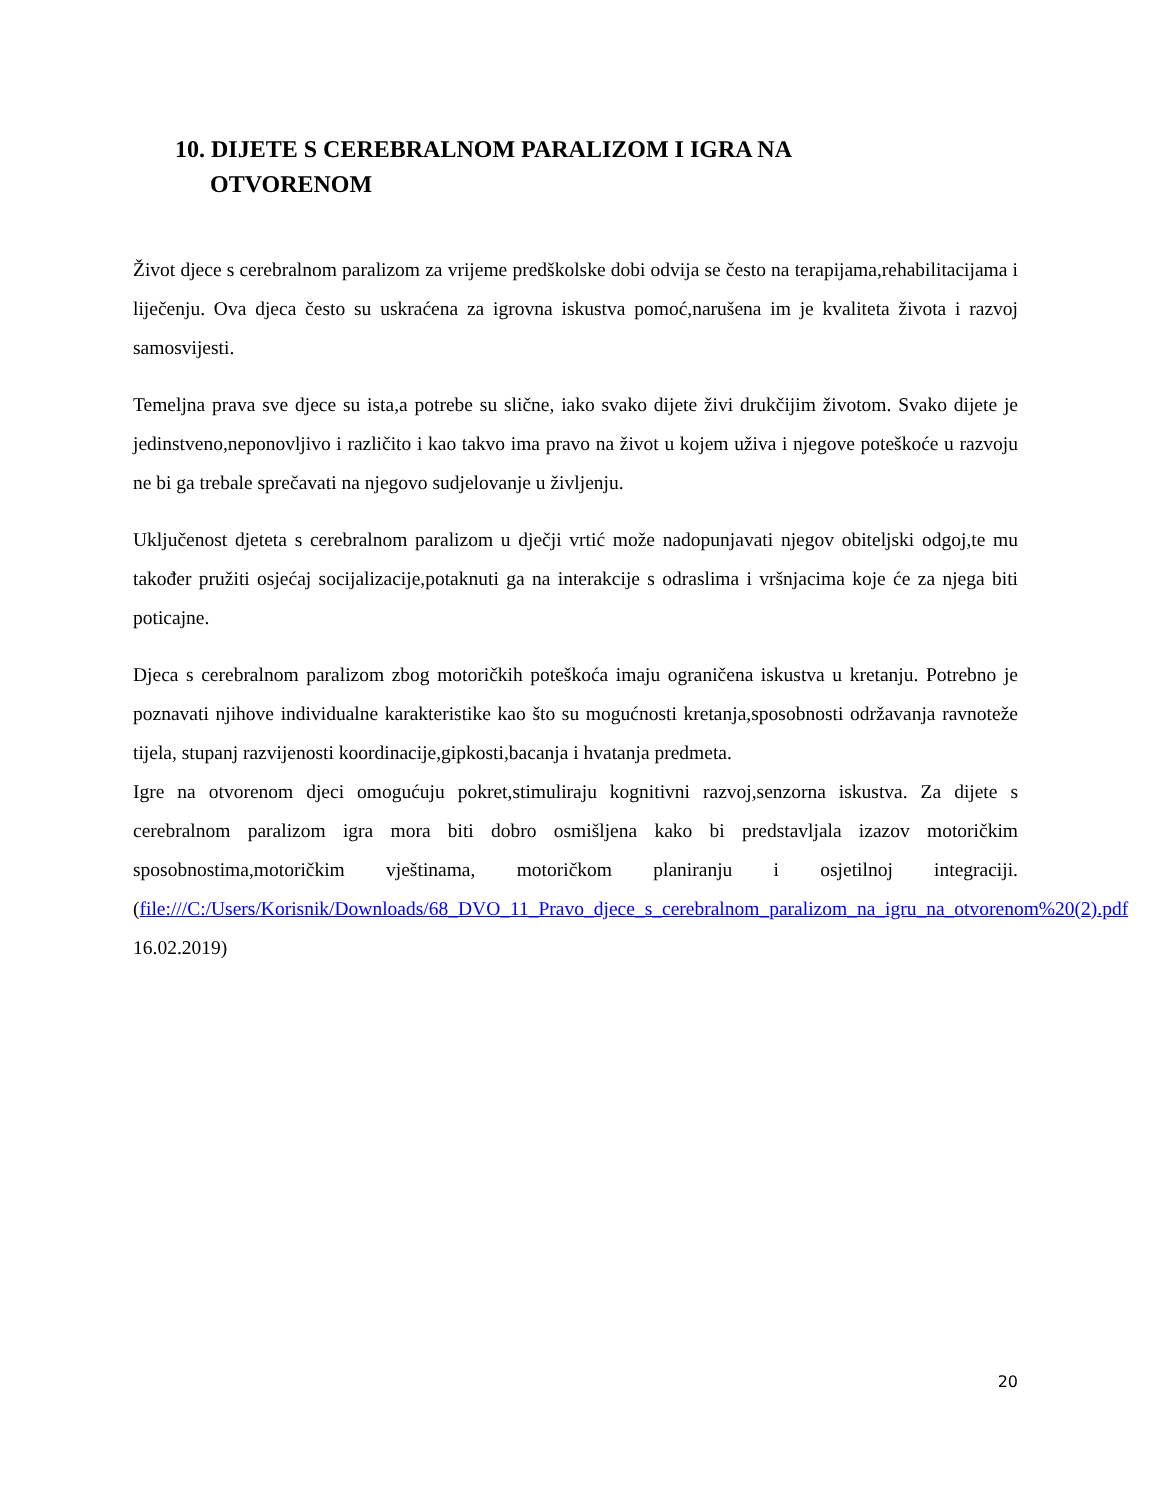10. DIJETE S CEREBRALNOM PARALIZOM I IGRA NA
OTVORENOM
Život djece s cerebralnom paralizom za vrijeme predškolske dobi odvija se često na terapijama,rehabilitacijama i liječenju. Ova djeca često su uskraćena za igrovna iskustva pomoć,narušena im je kvaliteta života i razvoj samosvijesti.
Temeljna prava sve djece su ista,a potrebe su slične, iako svako dijete živi drukčijim životom. Svako dijete je jedinstveno,neponovljivo i različito i kao takvo ima pravo na život u kojem uživa i njegove poteškoće u razvoju ne bi ga trebale sprečavati na njegovo sudjelovanje u življenju.
Uključenost djeteta s cerebralnom paralizom u dječji vrtić može nadopunjavati njegov obiteljski odgoj,te mu također pružiti osjećaj socijalizacije,potaknuti ga na interakcije s odraslima i vršnjacima koje će za njega biti poticajne.
Djeca s cerebralnom paralizom zbog motoričkih poteškoća imaju ograničena iskustva u kretanju. Potrebno je poznavati njihove individualne karakteristike kao što su mogućnosti kretanja,sposobnosti održavanja ravnoteže tijela, stupanj razvijenosti koordinacije,gipkosti,bacanja i hvatanja predmeta.
Igre na otvorenom djeci omogućuju pokret,stimuliraju kognitivni razvoj,senzorna iskustva. Za dijete s cerebralnom paralizom igra mora biti dobro osmišljena kako bi predstavljala izazov motoričkim sposobnostima,motoričkim vještinama, motoričkom planiranju i osjetilnoj integraciji. (file:///C:/Users/Korisnik/Downloads/68_DVO_11_Pravo_djece_s_cerebralnom_paralizom_na_igru_na_otvorenom%20(2).pdf 16.02.2019)
20